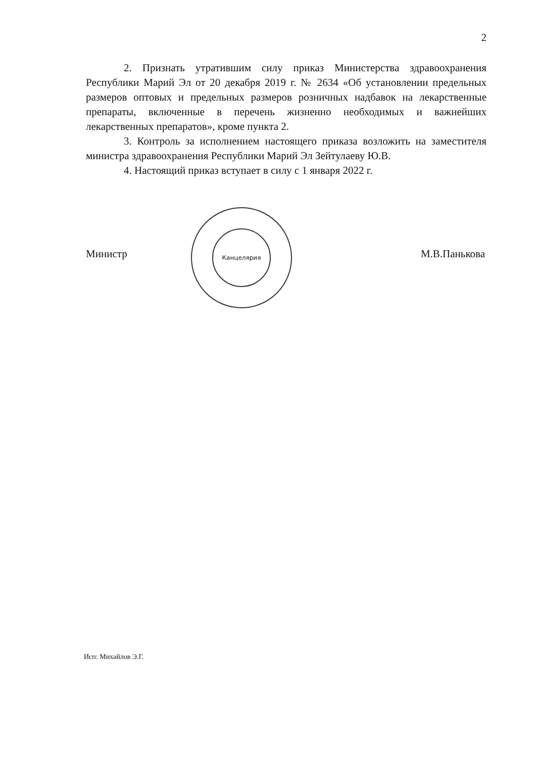2
2. Признать утратившим силу приказ Министерства здравоохранения Республики Марий Эл от 20 декабря 2019 г. № 2634 «Об установлении предельных размеров оптовых и предельных размеров розничных надбавок на лекарственные препараты, включенные в перечень жизненно необходимых и важнейших лекарственных препаратов», кроме пункта 2.
3. Контроль за исполнением настоящего приказа возложить на заместителя министра здравоохранения Республики Марий Эл Зейтулаеву Ю.В.
4. Настоящий приказ вступает в силу с 1 января 2022 г.
Канцелярия
Министр М.В.Панькова
Исп: Михайлов Э.Г.